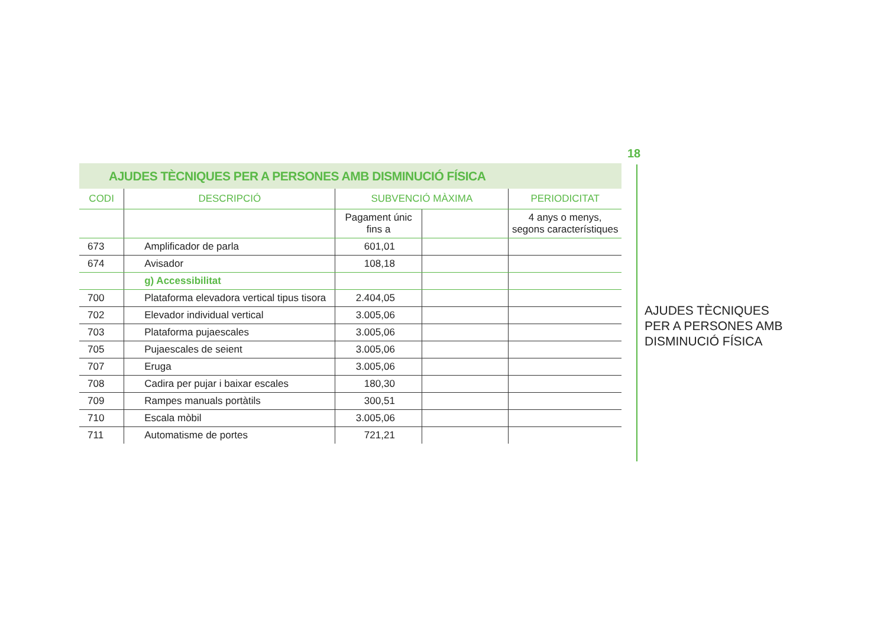18
AJUDES TÈCNIQUES PER A PERSONES AMB DISMINUCIÓ FÍSICA
| CODI | DESCRIPCIÓ | SUBVENCIÓ MÀXIMA | | PERIODICITAT |
| --- | --- | --- | --- | --- |
| | | Pagament únic fins a | | 4 anys o menys, segons característiques |
| 673 | Amplificador de parla | 601,01 | | |
| 674 | Avisador | 108,18 | | |
| | g) Accessibilitat | | | |
| 700 | Plataforma elevadora vertical tipus tisora | 2.404,05 | | |
| 702 | Elevador individual vertical | 3.005,06 | | |
| 703 | Plataforma pujaescales | 3.005,06 | | |
| 705 | Pujaescales de seient | 3.005,06 | | |
| 707 | Eruga | 3.005,06 | | |
| 708 | Cadira per pujar i baixar escales | 180,30 | | |
| 709 | Rampes manuals portàtils | 300,51 | | |
| 710 | Escala mòbil | 3.005,06 | | |
| 711 | Automatisme de portes | 721,21 | | |
AJUDES TÈCNIQUES
PER A PERSONES AMB
DISMINUCIÓ FÍSICA